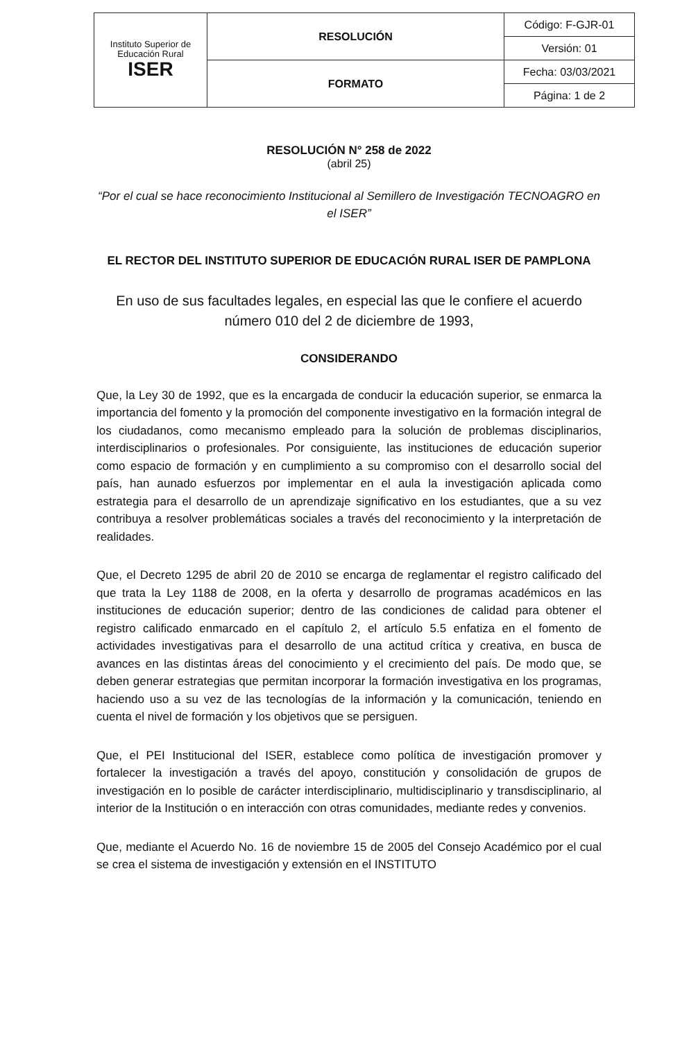| Instituto Superior de Educación Rural ISER | RESOLUCIÓN | Código: F-GJR-01 |
| | | Versión: 01 |
| | FORMATO | Fecha: 03/03/2021 |
| | | Página: 1 de 2 |
RESOLUCIÓN N° 258 de 2022
(abril 25)
“Por el cual se hace reconocimiento Institucional al Semillero de Investigación TECNOAGRO en el ISER”
EL RECTOR DEL INSTITUTO SUPERIOR DE EDUCACIÓN RURAL ISER DE PAMPLONA
En uso de sus facultades legales, en especial las que le confiere el acuerdo número 010 del 2 de diciembre de 1993,
CONSIDERANDO
Que, la Ley 30 de 1992, que es la encargada de conducir la educación superior, se enmarca la importancia del fomento y la promoción del componente investigativo en la formación integral de los ciudadanos, como mecanismo empleado para la solución de problemas disciplinarios, interdisciplinarios o profesionales. Por consiguiente, las instituciones de educación superior como espacio de formación y en cumplimiento a su compromiso con el desarrollo social del país, han aunado esfuerzos por implementar en el aula la investigación aplicada como estrategia para el desarrollo de un aprendizaje significativo en los estudiantes, que a su vez contribuya a resolver problemáticas sociales a través del reconocimiento y la interpretación de realidades.
Que, el Decreto 1295 de abril 20 de 2010 se encarga de reglamentar el registro calificado del que trata la Ley 1188 de 2008, en la oferta y desarrollo de programas académicos en las instituciones de educación superior; dentro de las condiciones de calidad para obtener el registro calificado enmarcado en el capítulo 2, el artículo 5.5 enfatiza en el fomento de actividades investigativas para el desarrollo de una actitud crítica y creativa, en busca de avances en las distintas áreas del conocimiento y el crecimiento del país. De modo que, se deben generar estrategias que permitan incorporar la formación investigativa en los programas, haciendo uso a su vez de las tecnologías de la información y la comunicación, teniendo en cuenta el nivel de formación y los objetivos que se persiguen.
Que, el PEI Institucional del ISER, establece como política de investigación promover y fortalecer la investigación a través del apoyo, constitución y consolidación de grupos de investigación en lo posible de carácter interdisciplinario, multidisciplinario y transdisciplinario, al interior de la Institución o en interacción con otras comunidades, mediante redes y convenios.
Que, mediante el Acuerdo No. 16 de noviembre 15 de 2005 del Consejo Académico por el cual se crea el sistema de investigación y extensión en el INSTITUTO